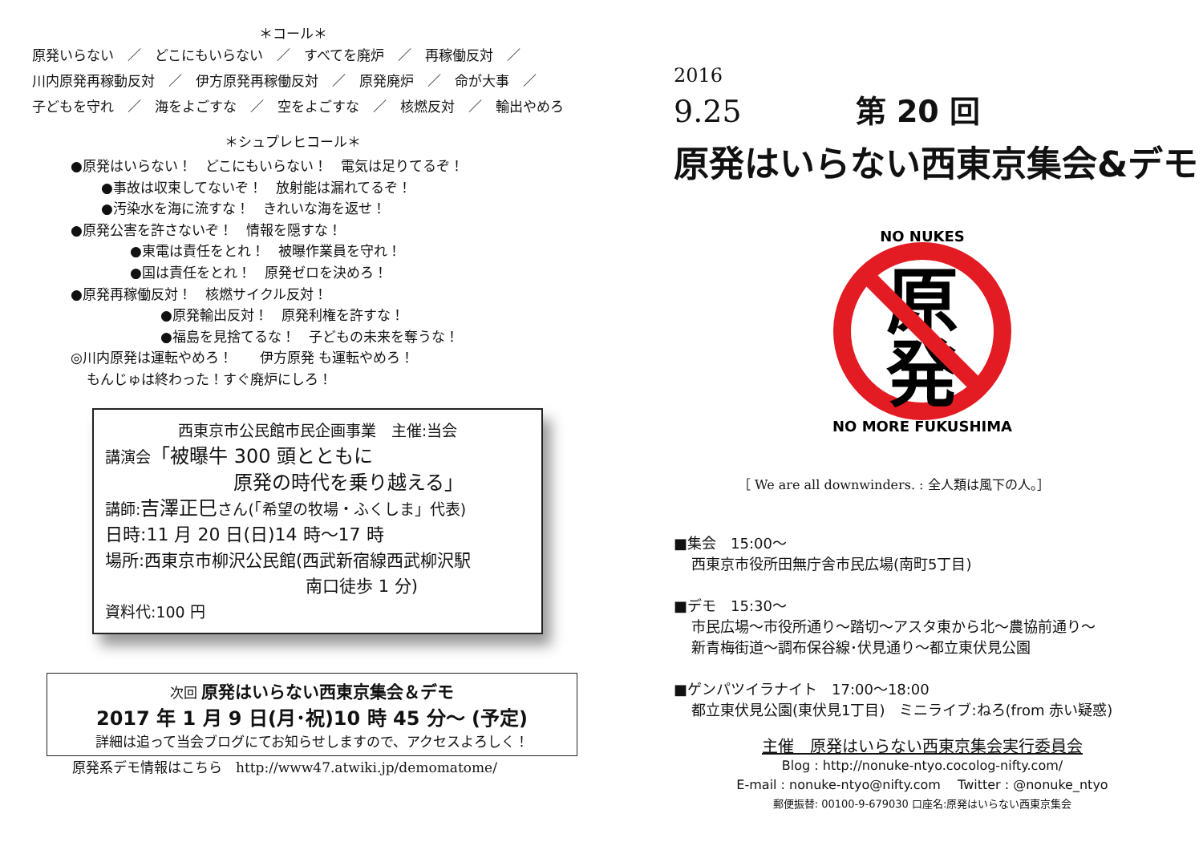＊コール＊
原発いらない　／　どこにもいらない　／　すべてを廃炉　／　再稼働反対　／
川内原発再稼動反対　／　伊方原発再稼働反対　／　原発廃炉　／　命が大事　／
子どもを守れ　／　海をよごすな　／　空をよごすな　／　核燃反対　／　輸出やめろ
＊シュプレヒコール＊
●原発はいらない！　どこにもいらない！　電気は足りてるぞ！
●事故は収束してないぞ！　放射能は漏れてるぞ！
●汚染水を海に流すな！　きれいな海を返せ！
●原発公害を許さないぞ！　情報を隠すな！
●東電は責任をとれ！　被曝作業員を守れ！
●国は責任をとれ！　原発ゼロを決めろ！
●原発再稼働反対！　核燃サイクル反対！
●原発輸出反対！　原発利権を許すな！
●福島を見捨てるな！　子どもの未来を奪うな！
◎川内原発は運転やめろ！　　伊方原発 も運転やめろ！
もんじゅは終わった！すぐ廃炉にしろ！
西東京市公民館市民企画事業　主催:当会
講演会「被曝牛 300 頭とともに
原発の時代を乗り越える」
講師:吉澤正巳さん(「希望の牧場・ふくしま」代表)
日時:11 月 20 日(日)14 時〜17 時
場所:西東京市柳沢公民館(西武新宿線西武柳沢駅
南口徒歩 1 分)
資料代:100 円
次回 原発はいらない西東京集会＆デモ
2017 年 1 月 9 日(月･祝)10 時 45 分〜 (予定)
詳細は追って当会ブログにてお知らせしますので、アクセスよろしく！
原発系デモ情報はこちら　http://www47.atwiki.jp/demomatome/
2016
9.25 第 20 回
原発はいらない西東京集会&デモ
原
発
NO NUKES
NO MORE FUKUSHIMA
［ We are all downwinders. : 全人類は風下の人。］
■集会　15:00〜
西東京市役所田無庁舎市民広場(南町5丁目)
■デモ　15:30〜
市民広場〜市役所通り〜踏切〜アスタ東から北〜農協前通り〜
新青梅街道〜調布保谷線･伏見通り〜都立東伏見公園
■ゲンパツイラナイト　17:00〜18:00
都立東伏見公園(東伏見1丁目)　ミニライブ:ねろ(from 赤い疑惑)
主催　原発はいらない西東京集会実行委員会
Blog : http://nonuke-ntyo.cocolog-nifty.com/
E-mail : nonuke-ntyo@nifty.com　 Twitter : @nonuke_ntyo
郵便振替: 00100-9-679030 口座名:原発はいらない西東京集会